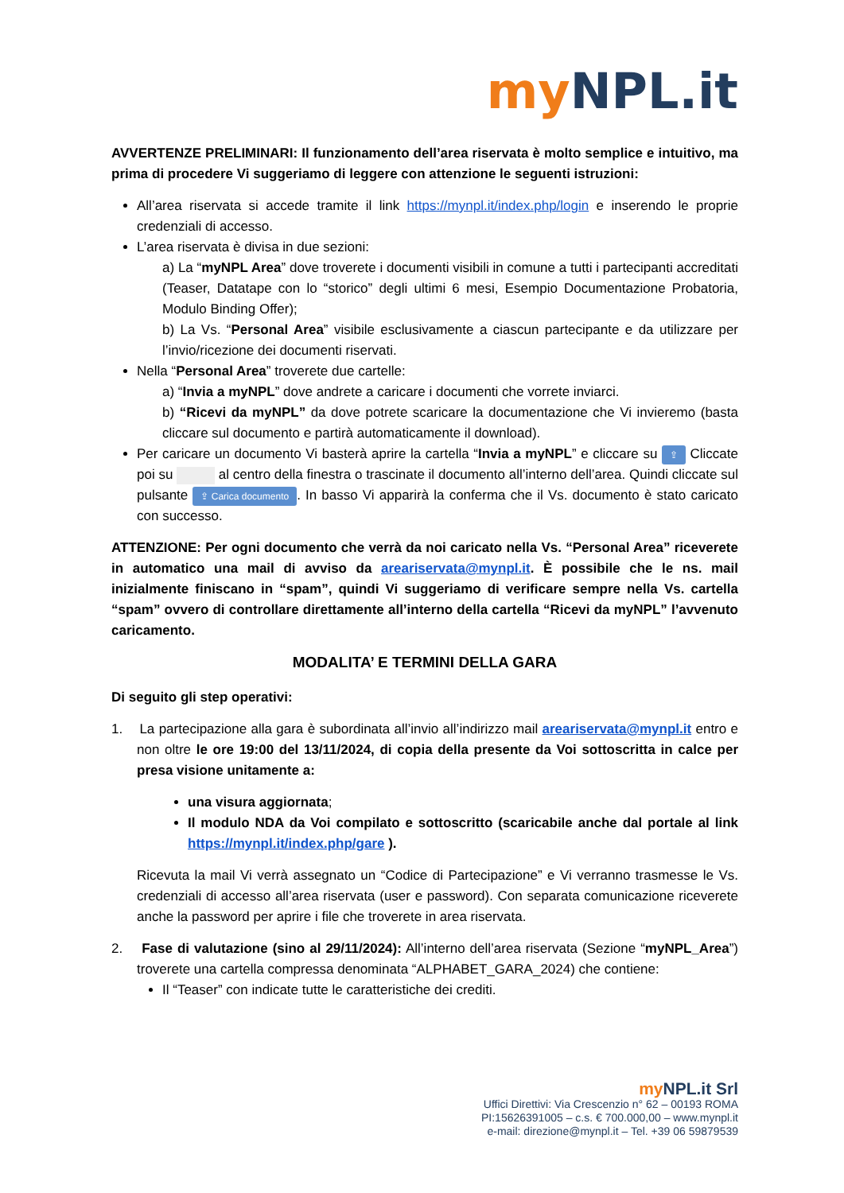my NPL.it
AVVERTENZE PRELIMINARI: Il funzionamento dell’area riservata è molto semplice e intuitivo, ma prima di procedere Vi suggeriamo di leggere con attenzione le seguenti istruzioni:
All’area riservata si accede tramite il link https://mynpl.it/index.php/login e inserendo le proprie credenziali di accesso.
L’area riservata è divisa in due sezioni:
a) La “myNPL Area” dove troverete i documenti visibili in comune a tutti i partecipanti accreditati (Teaser, Datatape con lo “storico” degli ultimi 6 mesi, Esempio Documentazione Probatoria, Modulo Binding Offer);
b) La Vs. “Personal Area” visibile esclusivamente a ciascun partecipante e da utilizzare per l’invio/ricezione dei documenti riservati.
Nella “Personal Area” troverete due cartelle:
a) “Invia a myNPL” dove andrete a caricare i documenti che vorrete inviarci.
b) “Ricevi da myNPL” da dove potrete scaricare la documentazione che Vi invieremo (basta cliccare sul documento e partirà automaticamente il download).
Per caricare un documento Vi basterà aprire la cartella “Invia a myNPL” e cliccare su ⇪ Cliccate poi su al centro della finestra o trascinate il documento all’interno dell’area. Quindi cliccate sul pulsante ⇪ Carica documento. In basso Vi apparirà la conferma che il Vs. documento è stato caricato con successo.
ATTENZIONE: Per ogni documento che verrà da noi caricato nella Vs. “Personal Area” riceverete in automatico una mail di avviso da areariservata@mynpl.it. È possibile che le ns. mail inizialmente finiscano in “spam”, quindi Vi suggeriamo di verificare sempre nella Vs. cartella “spam” ovvero di controllare direttamente all’interno della cartella “Ricevi da myNPL” l’avvenuto caricamento.
MODALITA’ E TERMINI DELLA GARA
Di seguito gli step operativi:
1. La partecipazione alla gara è subordinata all’invio all’indirizzo mail areariservata@mynpl.it entro e non oltre le ore 19:00 del 13/11/2024, di copia della presente da Voi sottoscritta in calce per presa visione unitamente a:
una visura aggiornata;
Il modulo NDA da Voi compilato e sottoscritto (scaricabile anche dal portale al link https://mynpl.it/index.php/gare ).
Ricevuta la mail Vi verrà assegnato un “Codice di Partecipazione” e Vi verranno trasmesse le Vs. credenziali di accesso all’area riservata (user e password). Con separata comunicazione riceverete anche la password per aprire i file che troverete in area riservata.
2. Fase di valutazione (sino al 29/11/2024): All’interno dell’area riservata (Sezione “myNPL_Area”) troverete una cartella compressa denominata “ALPHABET_GARA_2024) che contiene:
Il “Teaser” con indicate tutte le caratteristiche dei crediti.
my NPL.it Srl
Uffici Direttivi: Via Crescenzio n° 62 – 00193 ROMA
PI:15626391005 – c.s. € 700.000,00 – www.mynpl.it
e-mail: direzione@mynpl.it – Tel. +39 06 59879539